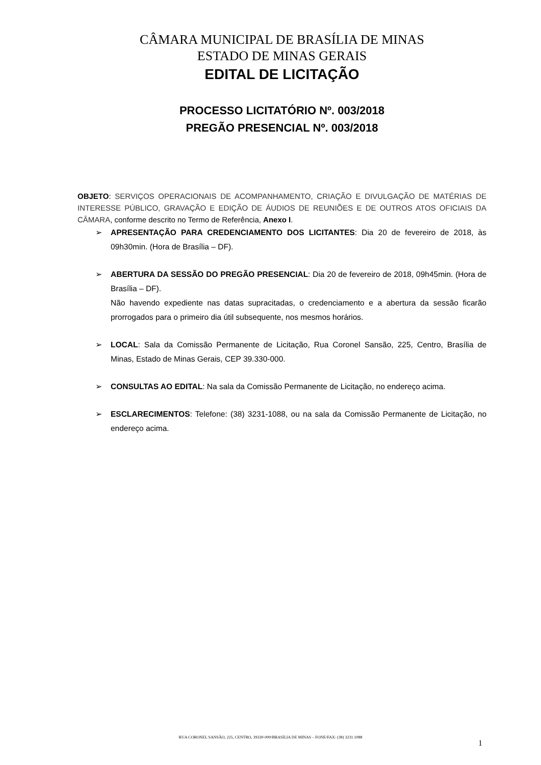CÂMARA MUNICIPAL DE BRASÍLIA DE MINAS
ESTADO DE MINAS GERAIS
EDITAL DE LICITAÇÃO
PROCESSO LICITATÓRIO Nº. 003/2018
PREGÃO PRESENCIAL Nº. 003/2018
OBJETO: SERVIÇOS OPERACIONAIS DE ACOMPANHAMENTO, CRIAÇÃO E DIVULGAÇÃO DE MATÉRIAS DE INTERESSE PÚBLICO, GRAVAÇÃO E EDIÇÃO DE ÁUDIOS DE REUNIÕES E DE OUTROS ATOS OFICIAIS DA CÂMARA, conforme descrito no Termo de Referência, Anexo I.
➢ APRESENTAÇÃO PARA CREDENCIAMENTO DOS LICITANTES: Dia 20 de fevereiro de 2018, às 09h30min. (Hora de Brasília – DF).
➢ ABERTURA DA SESSÃO DO PREGÃO PRESENCIAL: Dia 20 de fevereiro de 2018, 09h45min. (Hora de Brasília – DF).
Não havendo expediente nas datas supracitadas, o credenciamento e a abertura da sessão ficarão prorrogados para o primeiro dia útil subsequente, nos mesmos horários.
➢ LOCAL: Sala da Comissão Permanente de Licitação, Rua Coronel Sansão, 225, Centro, Brasília de Minas, Estado de Minas Gerais, CEP 39.330-000.
➢ CONSULTAS AO EDITAL: Na sala da Comissão Permanente de Licitação, no endereço acima.
➢ ESCLARECIMENTOS: Telefone: (38) 3231-1088, ou na sala da Comissão Permanente de Licitação, no endereço acima.
RUA CORONEL SANSÃO, 225, CENTRO, 39330-000/BRASÍLIA DE MINAS – FONE/FAX: (38) 3231.1088
1